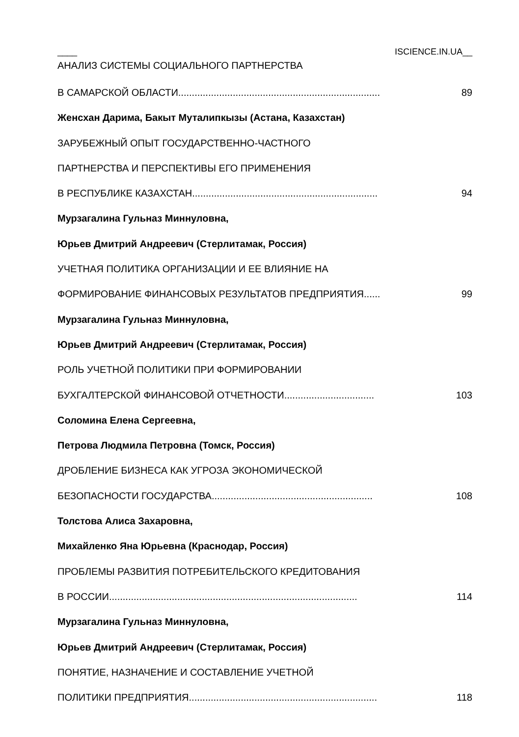____ ISCIENCE.IN.UA__
АНАЛИЗ СИСТЕМЫ СОЦИАЛЬНОГО ПАРТНЕРСТВА
В САМАРСКОЙ ОБЛАСТИ.......................................................................... 89
Женсхан Дарима, Бакыт Муталипкызы (Астана, Казахстан)
ЗАРУБЕЖНЫЙ ОПЫТ ГОСУДАРСТВЕННО-ЧАСТНОГО
ПАРТНЕРСТВА И ПЕРСПЕКТИВЫ ЕГО ПРИМЕНЕНИЯ
В РЕСПУБЛИКЕ КАЗАХСТАН.................................................................... 94
Мурзагалина Гульназ Миннуловна,
Юрьев Дмитрий Андреевич (Стерлитамак, Россия)
УЧЕТНАЯ ПОЛИТИКА ОРГАНИЗАЦИИ И ЕЕ ВЛИЯНИЕ НА
ФОРМИРОВАНИЕ ФИНАНСОВЫХ РЕЗУЛЬТАТОВ ПРЕДПРИЯТИЯ...... 99
Мурзагалина Гульназ Миннуловна,
Юрьев Дмитрий Андреевич (Стерлитамак, Россия)
РОЛЬ УЧЕТНОЙ ПОЛИТИКИ ПРИ ФОРМИРОВАНИИ
БУХГАЛТЕРСКОЙ ФИНАНСОВОЙ ОТЧЕТНОСТИ................................. 103
Соломина Елена Сергеевна,
Петрова Людмила Петровна (Томск, Россия)
ДРОБЛЕНИЕ БИЗНЕСА КАК УГРОЗА ЭКОНОМИЧЕСКОЙ
БЕЗОПАСНОСТИ ГОСУДАРСТВА........................................................... 108
Толстова Алиса Захаровна,
Михайленко Яна Юрьевна (Краснодар, Россия)
ПРОБЛЕМЫ РАЗВИТИЯ ПОТРЕБИТЕЛЬСКОГО КРЕДИТОВАНИЯ
В РОССИИ........................................................................................... 114
Мурзагалина Гульназ Миннуловна,
Юрьев Дмитрий Андреевич (Стерлитамак, Россия)
ПОНЯТИЕ, НАЗНАЧЕНИЕ И СОСТАВЛЕНИЕ УЧЕТНОЙ
ПОЛИТИКИ ПРЕДПРИЯТИЯ..................................................................... 118